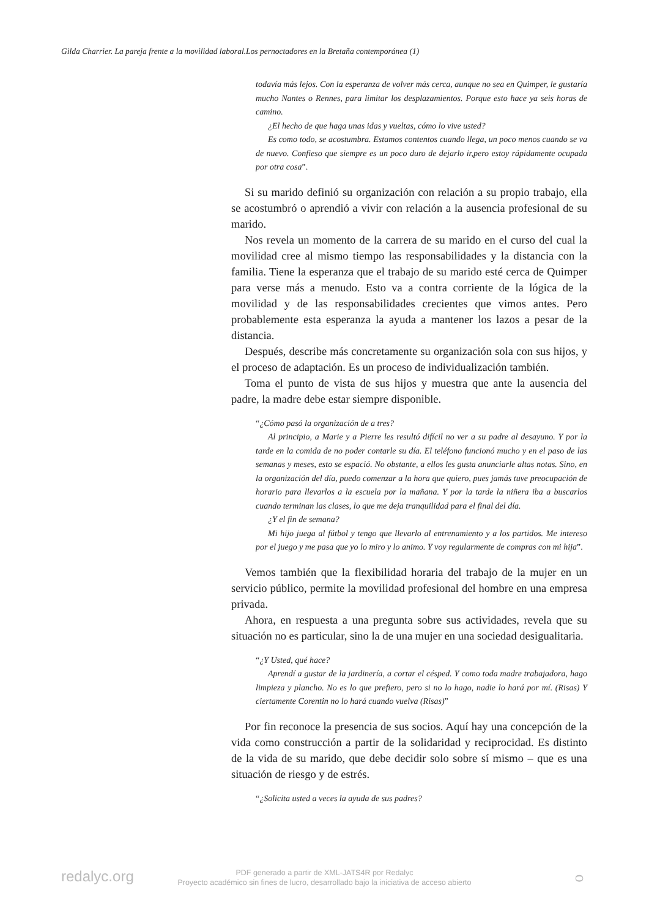Gilda Charrier. La pareja frente a la movilidad laboral.Los pernoctadores en la Bretaña contemporánea (1)
todavía más lejos. Con la esperanza de volver más cerca, aunque no sea en Quimper, le gustaría mucho Nantes o Rennes, para limitar los desplazamientos. Porque esto hace ya seis horas de camino.
¿El hecho de que haga unas idas y vueltas, cómo lo vive usted?
Es como todo, se acostumbra. Estamos contentos cuando llega, un poco menos cuando se va de nuevo. Confieso que siempre es un poco duro de dejarlo ir,pero estoy rápidamente ocupada por otra cosa”.
Si su marido definió su organización con relación a su propio trabajo, ella se acostumbró o aprendió a vivir con relación a la ausencia profesional de su marido.
Nos revela un momento de la carrera de su marido en el curso del cual la movilidad cree al mismo tiempo las responsabilidades y la distancia con la familia. Tiene la esperanza que el trabajo de su marido esté cerca de Quimper para verse más a menudo. Esto va a contra corriente de la lógica de la movilidad y de las responsabilidades crecientes que vimos antes. Pero probablemente esta esperanza la ayuda a mantener los lazos a pesar de la distancia.
Después, describe más concretamente su organización sola con sus hijos, y el proceso de adaptación. Es un proceso de individualización también.
Toma el punto de vista de sus hijos y muestra que ante la ausencia del padre, la madre debe estar siempre disponible.
“¿Cómo pasó la organización de a tres?
Al principio, a Marie y a Pierre les resultó difícil no ver a su padre al desayuno. Y por la tarde en la comida de no poder contarle su día. El teléfono funcionó mucho y en el paso de las semanas y meses, esto se espació. No obstante, a ellos les gusta anunciarle altas notas. Sino, en la organización del día, puedo comenzar a la hora que quiero, pues jamás tuve preocupación de horario para llevarlos a la escuela por la mañana. Y por la tarde la niñera iba a buscarlos cuando terminan las clases, lo que me deja tranquilidad para el final del día.
¿Y el fin de semana?
Mi hijo juega al fútbol y tengo que llevarlo al entrenamiento y a los partidos. Me intereso por el juego y me pasa que yo lo miro y lo animo. Y voy regularmente de compras con mi hija”.
Vemos también que la flexibilidad horaria del trabajo de la mujer en un servicio público, permite la movilidad profesional del hombre en una empresa privada.
Ahora, en respuesta a una pregunta sobre sus actividades, revela que su situación no es particular, sino la de una mujer en una sociedad desigualitaria.
“¿Y Usted, qué hace?
Aprendí a gustar de la jardinería, a cortar el césped. Y como toda madre trabajadora, hago limpieza y plancho. No es lo que prefiero, pero si no lo hago, nadie lo hará por mí. (Risas) Y ciertamente Corentin no lo hará cuando vuelva (Risas)”
Por fin reconoce la presencia de sus socios. Aquí hay una concepción de la vida como construcción a partir de la solidaridad y reciprocidad. Es distinto de la vida de su marido, que debe decidir solo sobre sí mismo – que es una situación de riesgo y de estrés.
“¿Solicita usted a veces la ayuda de sus padres?
redalyc.org
PDF generado a partir de XML-JATS4R por Redalyc
Proyecto académico sin fines de lucro, desarrollado bajo la iniciativa de acceso abierto
ᴑ